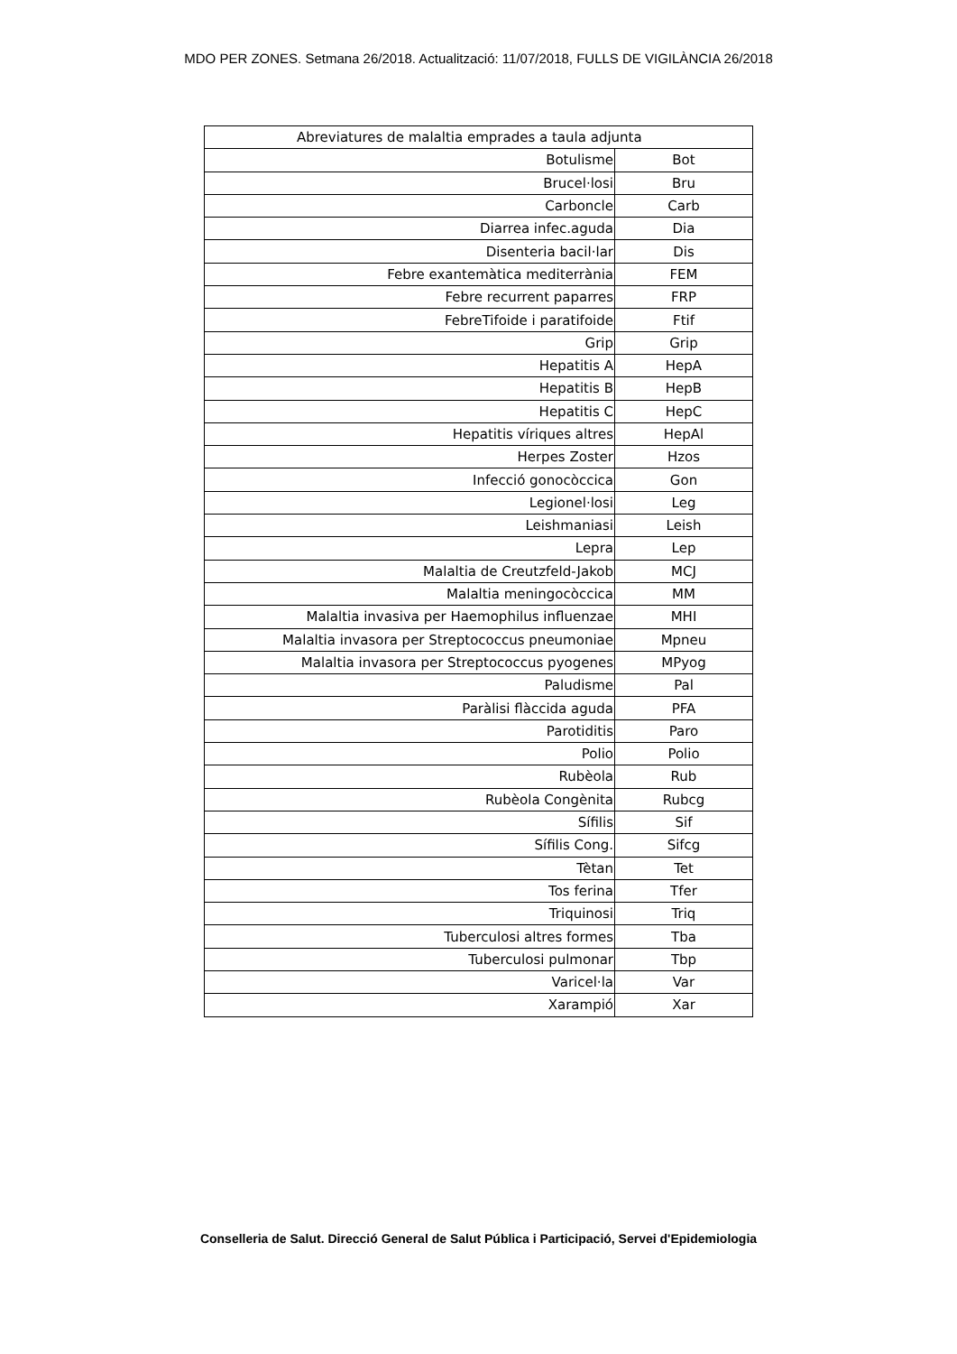MDO PER ZONES. Setmana 26/2018. Actualització: 11/07/2018, FULLS DE VIGILÀNCIA 26/2018
| Abreviatures de malaltia emprades a taula adjunta | |
| --- | --- |
| Botulisme | Bot |
| Brucel·losi | Bru |
| Carboncle | Carb |
| Diarrea infec.aguda | Dia |
| Disenteria bacil·lar | Dis |
| Febre exantemàtica mediterrània | FEM |
| Febre recurrent paparres | FRP |
| FebreTifoide i paratifoide | Ftif |
| Grip | Grip |
| Hepatitis A | HepA |
| Hepatitis B | HepB |
| Hepatitis C | HepC |
| Hepatitis víriques altres | HepAl |
| Herpes Zoster | Hzos |
| Infecció gonocòccica | Gon |
| Legionel·losi | Leg |
| Leishmaniasi | Leish |
| Lepra | Lep |
| Malaltia de Creutzfeld-Jakob | MCJ |
| Malaltia meningocòccica | MM |
| Malaltia invasiva per Haemophilus influenzae | MHI |
| Malaltia invasora per Streptococcus pneumoniae | Mpneu |
| Malaltia invasora per Streptococcus pyogenes | MPyog |
| Paludisme | Pal |
| Paràlisi flàccida aguda | PFA |
| Parotiditis | Paro |
| Polio | Polio |
| Rubèola | Rub |
| Rubèola Congènita | Rubcg |
| Sífilis | Sif |
| Sífilis Cong. | Sifcg |
| Tètan | Tet |
| Tos ferina | Tfer |
| Triquinosi | Triq |
| Tuberculosi altres formes | Tba |
| Tuberculosi pulmonar | Tbp |
| Varicel·la | Var |
| Xarampió | Xar |
Conselleria de Salut. Direcció General de Salut Pública i Participació, Servei d'Epidemiologia